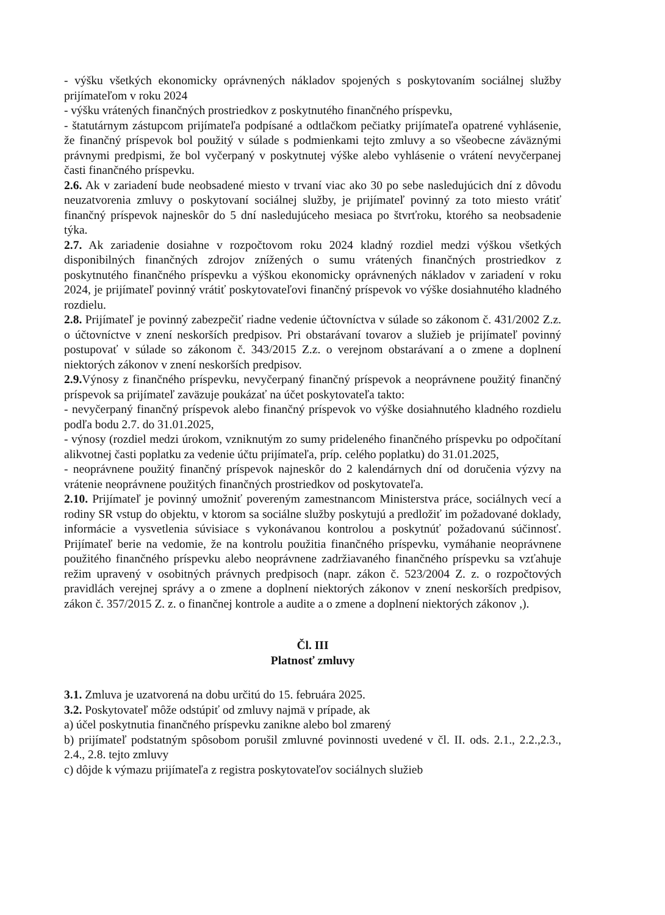- výšku všetkých ekonomicky oprávnených nákladov spojených s poskytovaním sociálnej služby prijímateľom v roku 2024
- výšku vrátených finančných prostriedkov z poskytnutého finančného príspevku,
- štatutárnym zástupcom prijímateľa podpísané a odtlačkom pečiatky prijímateľa opatrené vyhlásenie, že finančný príspevok bol použitý v súlade s podmienkami tejto zmluvy a so všeobecne záväznými právnymi predpismi, že bol vyčerpaný v poskytnutej výške alebo vyhlásenie o vrátení nevyčerpanej časti finančného príspevku.
2.6. Ak v zariadení bude neobsadené miesto v trvaní viac ako 30 po sebe nasledujúcich dní z dôvodu neuzatvorenia zmluvy o poskytovaní sociálnej služby, je prijímateľ povinný za toto miesto vrátiť finančný príspevok najneskôr do 5 dní nasledujúceho mesiaca po štvrťroku, ktorého sa neobsadenie týka.
2.7. Ak zariadenie dosiahne v rozpočtovom roku 2024 kladný rozdiel medzi výškou všetkých disponibilných finančných zdrojov znížených o sumu vrátených finančných prostriedkov z poskytnutého finančného príspevku a výškou ekonomicky oprávnených nákladov v zariadení v roku 2024, je prijímateľ povinný vrátiť poskytovateľovi finančný príspevok vo výške dosiahnutého kladného rozdielu.
2.8. Prijímateľ je povinný zabezpečiť riadne vedenie účtovníctva v súlade so zákonom č. 431/2002 Z.z. o účtovníctve v znení neskorších predpisov. Pri obstarávaní tovarov a služieb je prijímateľ povinný postupovať v súlade so zákonom č. 343/2015 Z.z. o verejnom obstarávaní a o zmene a doplnení niektorých zákonov v znení neskorších predpisov.
2.9. Výnosy z finančného príspevku, nevyčerpaný finančný príspevok a neoprávnene použitý finančný príspevok sa prijímateľ zaväzuje poukázať na účet poskytovateľa takto:
- nevyčerpaný finančný príspevok alebo finančný príspevok vo výške dosiahnutého kladného rozdielu podľa bodu 2.7. do 31.01.2025,
- výnosy (rozdiel medzi úrokom, vzniknutým zo sumy prideleného finančného príspevku po odpočítaní alikvotnej časti poplatku za vedenie účtu prijímateľa, príp. celého poplatku) do 31.01.2025,
- neoprávnene použitý finančný príspevok najneskôr do 2 kalendárnych dní od doručenia výzvy na vrátenie neoprávnene použitých finančných prostriedkov od poskytovateľa.
2.10. Prijímateľ je povinný umožniť povereným zamestnancom Ministerstva práce, sociálnych vecí a rodiny SR vstup do objektu, v ktorom sa sociálne služby poskytujú a predložiť im požadované doklady, informácie a vysvetlenia súvisiace s vykonávanou kontrolou a poskytnúť požadovanú súčinnosť. Prijímateľ berie na vedomie, že na kontrolu použitia finančného príspevku, vymáhanie neoprávnene použitého finančného príspevku alebo neoprávnene zadržiavaného finančného príspevku sa vzťahuje režim upravený v osobitných právnych predpisoch (napr. zákon č. 523/2004 Z. z. o rozpočtových pravidlách verejnej správy a o zmene a doplnení niektorých zákonov v znení neskorších predpisov, zákon č. 357/2015 Z. z. o finančnej kontrole a audite a o zmene a doplnení niektorých zákonov ,).
Čl. III
Platnosť zmluvy
3.1. Zmluva je uzatvorená na dobu určitú do 15. februára 2025.
3.2. Poskytovateľ môže odstúpiť od zmluvy najmä v prípade, ak
a) účel poskytnutia finančného príspevku zanikne alebo bol zmarený
b) prijímateľ podstatným spôsobom porušil zmluvné povinnosti uvedené v čl. II. ods. 2.1., 2.2.,2.3., 2.4., 2.8. tejto zmluvy
c) dôjde k výmazu prijímateľa z registra poskytovateľov sociálnych služieb